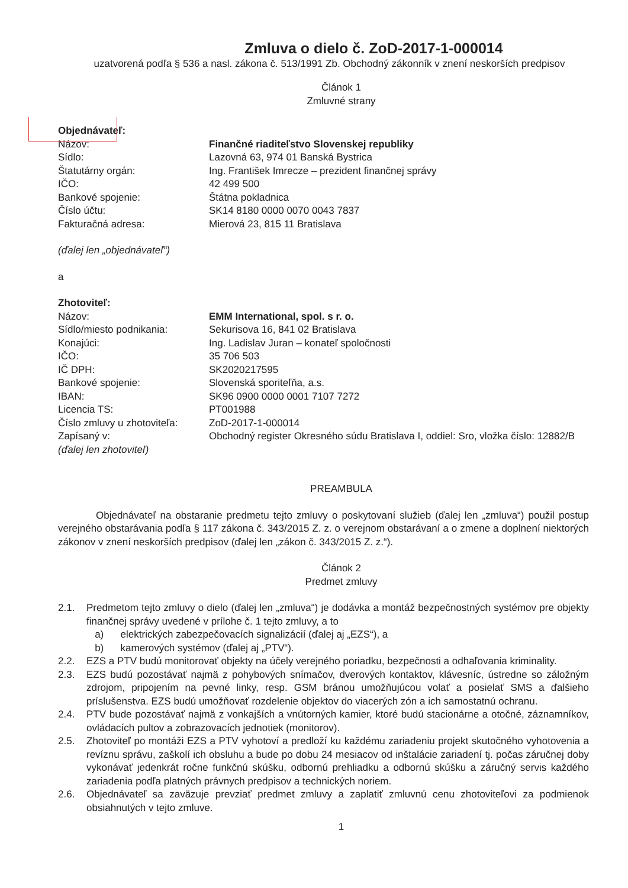Zmluva o dielo č. ZoD-2017-1-000014
uzatvorená podľa § 536 a nasl. zákona č. 513/1991 Zb. Obchodný zákonník v znení neskorších predpisov
Článok 1
Zmluvné strany
Objednávateľ:
| Názov: | Finančné riaditeľstvo Slovenskej republiky |
| Sídlo: | Lazovná 63, 974 01 Banská Bystrica |
| Štatutárny orgán: | Ing. František Imrecze – prezident finančnej správy |
| IČO: | 42 499 500 |
| Bankové spojenie: | Štátna pokladnica |
| Číslo účtu: | SK14 8180 0000 0070 0043 7837 |
| Fakturačná adresa: | Mierová 23, 815 11 Bratislava |
(ďalej len „objednávateľ“)
a
Zhotoviteľ:
| Názov: | EMM International, spol. s r. o. |
| Sídlo/miesto podnikania: | Sekurisova 16, 841 02 Bratislava |
| Konajúci: | Ing. Ladislav Juran – konateľ spoločnosti |
| IČO: | 35 706 503 |
| IČ DPH: | SK2020217595 |
| Bankové spojenie: | Slovenská sporiteľňa, a.s. |
| IBAN: | SK96 0900 0000 0001 7107 7272 |
| Licencia TS: | PT001988 |
| Číslo zmluvy u zhotoviteľa: | ZoD-2017-1-000014 |
| Zapísaný v: | Obchodný register Okresného súdu Bratislava I, oddiel: Sro, vložka číslo: 12882/B |
(ďalej len zhotoviteľ)
PREAMBULA
Objednávateľ na obstaranie predmetu tejto zmluvy o poskytovaní služieb (ďalej len „zmluva“) použil postup verejného obstarávania podľa § 117 zákona č. 343/2015 Z. z. o verejnom obstarávaní a o zmene a doplnení niektorých zákonov v znení neskorších predpisov (ďalej len „zákon č. 343/2015 Z. z.“).
Článok 2
Predmet zmluvy
2.1. Predmetom tejto zmluvy o dielo (ďalej len „zmluva“) je dodávka a montáž bezpečnostných systémov pre objekty finančnej správy uvedené v prílohe č. 1 tejto zmluvy, a to
a) elektrických zabezpečovacích signalizácií (ďalej aj „EZS“), a
b) kamerových systémov (ďalej aj „PTV“).
2.2. EZS a PTV budú monitorovať objekty na účely verejného poriadku, bezpečnosti a odhaľovania kriminality.
2.3. EZS budú pozostávať najmä z pohybových snímačov, dverových kontaktov, klávesníc, ústredne so záložným zdrojom, pripojením na pevné linky, resp. GSM bránou umožňujúcou volať a posielať SMS a ďalšieho príslušenstva. EZS budú umožňovať rozdelenie objektov do viacerých zón a ich samostatnú ochranu.
2.4. PTV bude pozostávať najmä z vonkajších a vnútorných kamier, ktoré budú stacionárne a otočné, záznamníkov, ovládacích pultov a zobrazovacích jednotiek (monitorov).
2.5. Zhotoviteľ po montáži EZS a PTV vyhotoví a predloží ku každému zariadeniu projekt skutočného vyhotovenia a revíznu správu, zaškolí ich obsluhu a bude po dobu 24 mesiacov od inštalácie zariadení tj. počas záručnej doby vykonávať jedenkrát ročne funkčnú skúšku, odbornú prehliadku a odbornú skúšku a záručný servis každého zariadenia podľa platných právnych predpisov a technických noriem.
2.6. Objednávateľ sa zaväzuje prevziať predmet zmluvy a zaplatiť zmluvnú cenu zhotoviteľovi za podmienok obsiahnutých v tejto zmluve.
1